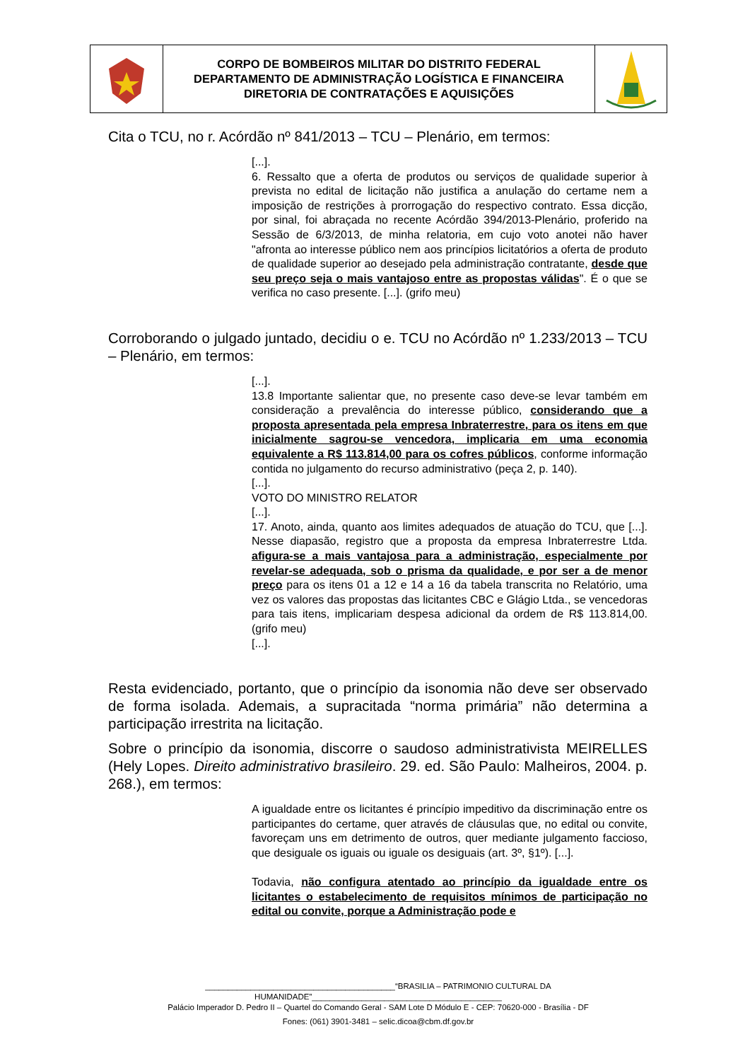CORPO DE BOMBEIROS MILITAR DO DISTRITO FEDERAL
DEPARTAMENTO DE ADMINISTRAÇÃO LOGÍSTICA E FINANCEIRA
DIRETORIA DE CONTRATAÇÕES E AQUISIÇÕES
Cita o TCU, no r. Acórdão nº 841/2013 – TCU – Plenário, em termos:
[...].
6. Ressalto que a oferta de produtos ou serviços de qualidade superior à prevista no edital de licitação não justifica a anulação do certame nem a imposição de restrições à prorrogação do respectivo contrato. Essa dicção, por sinal, foi abraçada no recente Acórdão 394/2013-Plenário, proferido na Sessão de 6/3/2013, de minha relatoria, em cujo voto anotei não haver "afronta ao interesse público nem aos princípios licitatórios a oferta de produto de qualidade superior ao desejado pela administração contratante, desde que seu preço seja o mais vantajoso entre as propostas válidas". É o que se verifica no caso presente. [...]. (grifo meu)
Corroborando o julgado juntado, decidiu o e. TCU no Acórdão nº 1.233/2013 – TCU – Plenário, em termos:
[...].
13.8 Importante salientar que, no presente caso deve-se levar também em consideração a prevalência do interesse público, considerando que a proposta apresentada pela empresa Inbraterrestre, para os itens em que inicialmente sagrou-se vencedora, implicaria em uma economia equivalente a R$ 113.814,00 para os cofres públicos, conforme informação contida no julgamento do recurso administrativo (peça 2, p. 140).
[...].
VOTO DO MINISTRO RELATOR
[...].
17. Anoto, ainda, quanto aos limites adequados de atuação do TCU, que [...]. Nesse diapasão, registro que a proposta da empresa Inbraterrestre Ltda. afigura-se a mais vantajosa para a administração, especialmente por revelar-se adequada, sob o prisma da qualidade, e por ser a de menor preço para os itens 01 a 12 e 14 a 16 da tabela transcrita no Relatório, uma vez os valores das propostas das licitantes CBC e Glágio Ltda., se vencedoras para tais itens, implicariam despesa adicional da ordem de R$ 113.814,00. (grifo meu)
[...].
Resta evidenciado, portanto, que o princípio da isonomia não deve ser observado de forma isolada. Ademais, a supracitada “norma primária” não determina a participação irrestrita na licitação.
Sobre o princípio da isonomia, discorre o saudoso administrativista MEIRELLES (Hely Lopes. Direito administrativo brasileiro. 29. ed. São Paulo: Malheiros, 2004. p. 268.), em termos:
A igualdade entre os licitantes é princípio impeditivo da discriminação entre os participantes do certame, quer através de cláusulas que, no edital ou convite, favoreçam uns em detrimento de outros, quer mediante julgamento faccioso, que desiguale os iguais ou iguale os desiguais (art. 3º, §1º). [...].
Todavia, não configura atentado ao princípio da igualdade entre os licitantes o estabelecimento de requisitos mínimos de participação no edital ou convite, porque a Administração pode e
__________________________________________“BRASILIA – PATRIMONIO CULTURAL DA HUMANIDADE”__________________________________________
Palácio Imperador D. Pedro II – Quartel do Comando Geral - SAM Lote D Módulo E - CEP: 70620-000 - Brasília - DF
Fones: (061) 3901-3481 – selic.dicoa@cbm.df.gov.br